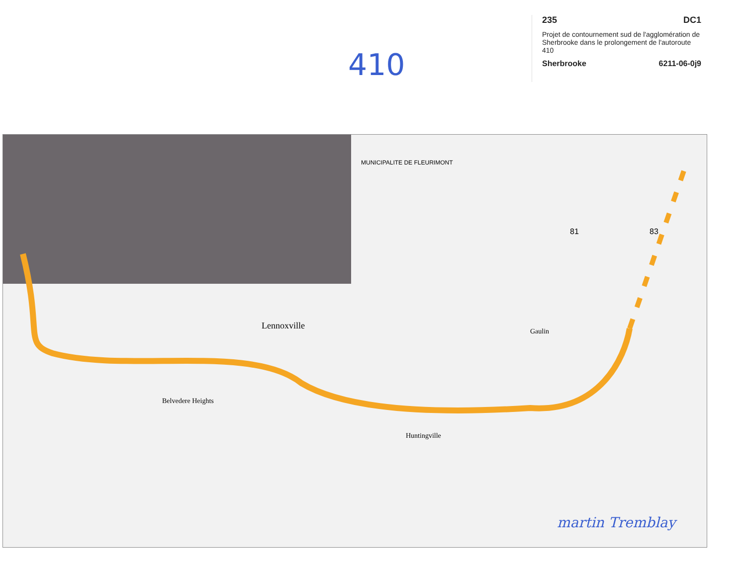410
235 DC1
Projet de contournement sud de l'agglomération de Sherbrooke dans le prolongement de l'autoroute 410
Sherbrooke 6211-06-0j9
Lennoxville
Gaulin
Belvedere Heights
Huntingville
MUNICIPALITE DE FLEURIMONT
81
83
martin Tremblay